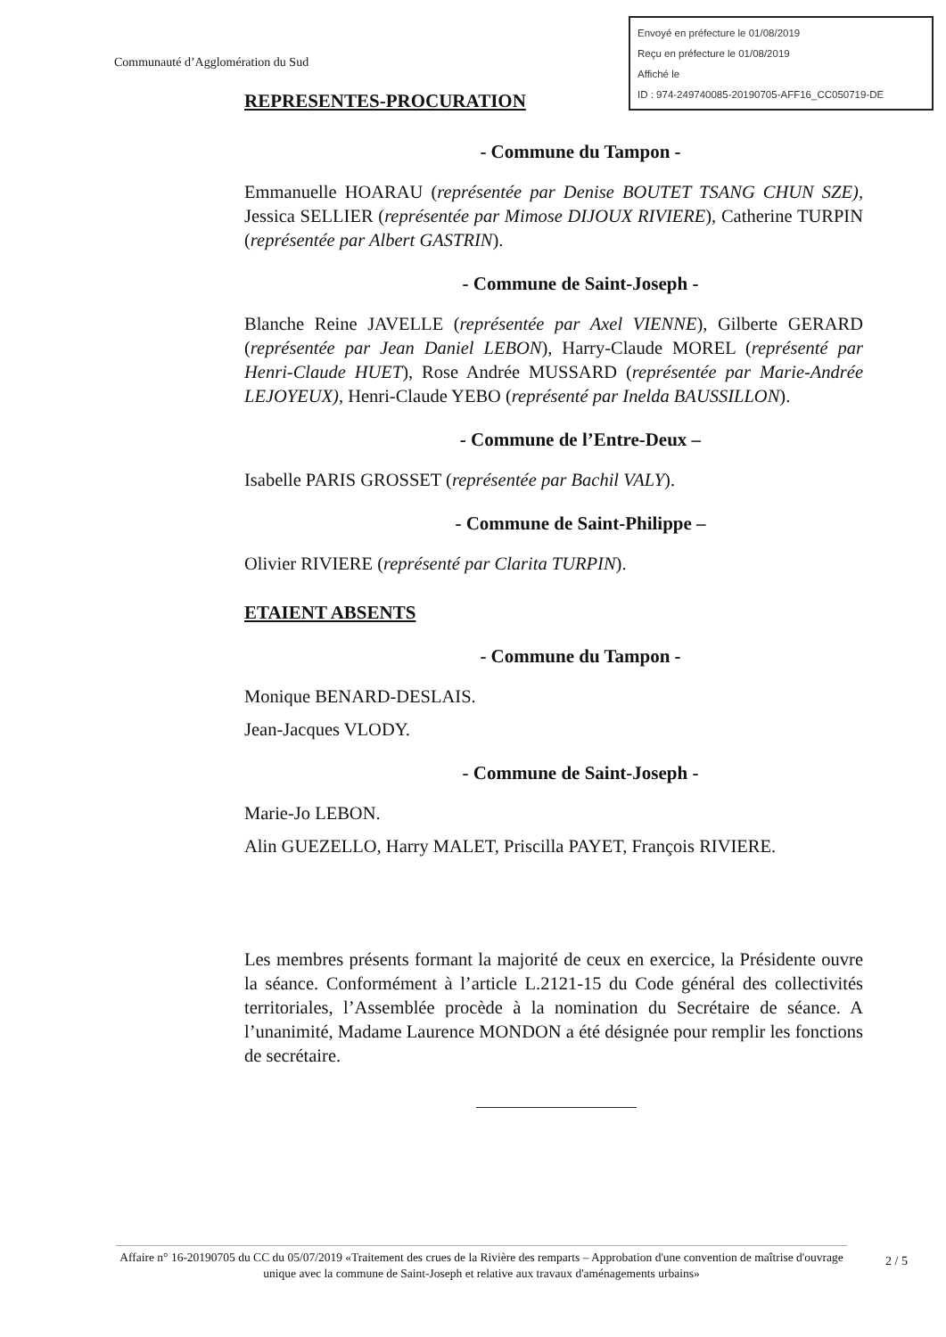Envoyé en préfecture le 01/08/2019
Reçu en préfecture le 01/08/2019
Affiché le
ID : 974-249740085-20190705-AFF16_CC050719-DE
Communauté d’Agglomération du Sud
REPRESENTES-PROCURATION
- Commune du Tampon -
Emmanuelle HOARAU (représentée par Denise BOUTET TSANG CHUN SZE), Jessica SELLIER (représentée par Mimose DIJOUX RIVIERE), Catherine TURPIN (représentée par Albert GASTRIN).
- Commune de Saint-Joseph -
Blanche Reine JAVELLE (représentée par Axel VIENNE), Gilberte GERARD (représentée par Jean Daniel LEBON), Harry-Claude MOREL (représenté par Henri-Claude HUET), Rose Andrée MUSSARD (représentée par Marie-Andrée LEJOYEUX), Henri-Claude YEBO (représenté par Inelda BAUSSILLON).
- Commune de l’Entre-Deux –
Isabelle PARIS GROSSET (représentée par Bachil VALY).
- Commune de Saint-Philippe –
Olivier RIVIERE (représenté par Clarita TURPIN).
ETAIENT ABSENTS
- Commune du Tampon -
Monique BENARD-DESLAIS.
Jean-Jacques VLODY.
- Commune de Saint-Joseph -
Marie-Jo LEBON.
Alin GUEZELLO, Harry MALET, Priscilla PAYET, François RIVIERE.
Les membres présents formant la majorité de ceux en exercice, la Présidente ouvre la séance. Conformément à l’article L.2121-15 du Code général des collectivités territoriales, l’Assemblée procède à la nomination du Secrétaire de séance. A l’unanimité, Madame Laurence MONDON a été désignée pour remplir les fonctions de secrétaire.
Affaire n° 16-20190705 du CC du 05/07/2019 «Traitement des crues de la Rivière des remparts – Approbation d'une convention de maîtrise d'ouvrage unique avec la commune de Saint-Joseph et relative aux travaux d'aménagements urbains»
2 / 5